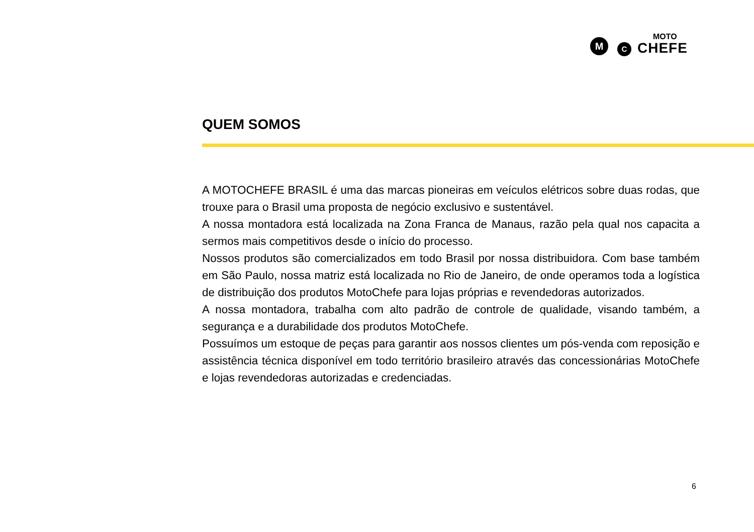M C
MOTO
CHEFE
QUEM SOMOS
A MOTOCHEFE BRASIL é uma das marcas pioneiras em veículos elétricos sobre duas rodas, que trouxe para o Brasil uma proposta de negócio exclusivo e sustentável.
A nossa montadora está localizada na Zona Franca de Manaus, razão pela qual nos capacita a sermos mais competitivos desde o início do processo.
Nossos produtos são comercializados em todo Brasil por nossa distribuidora. Com base também em São Paulo, nossa matriz está localizada no Rio de Janeiro, de onde operamos toda a logística de distribuição dos produtos MotoChefe para lojas próprias e revendedoras autorizados.
A nossa montadora, trabalha com alto padrão de controle de qualidade, visando também, a segurança e a durabilidade dos produtos MotoChefe.
Possuímos um estoque de peças para garantir aos nossos clientes um pós-venda com reposição e assistência técnica disponível em todo território brasileiro através das concessionárias MotoChefe e lojas revendedoras autorizadas e credenciadas.
6